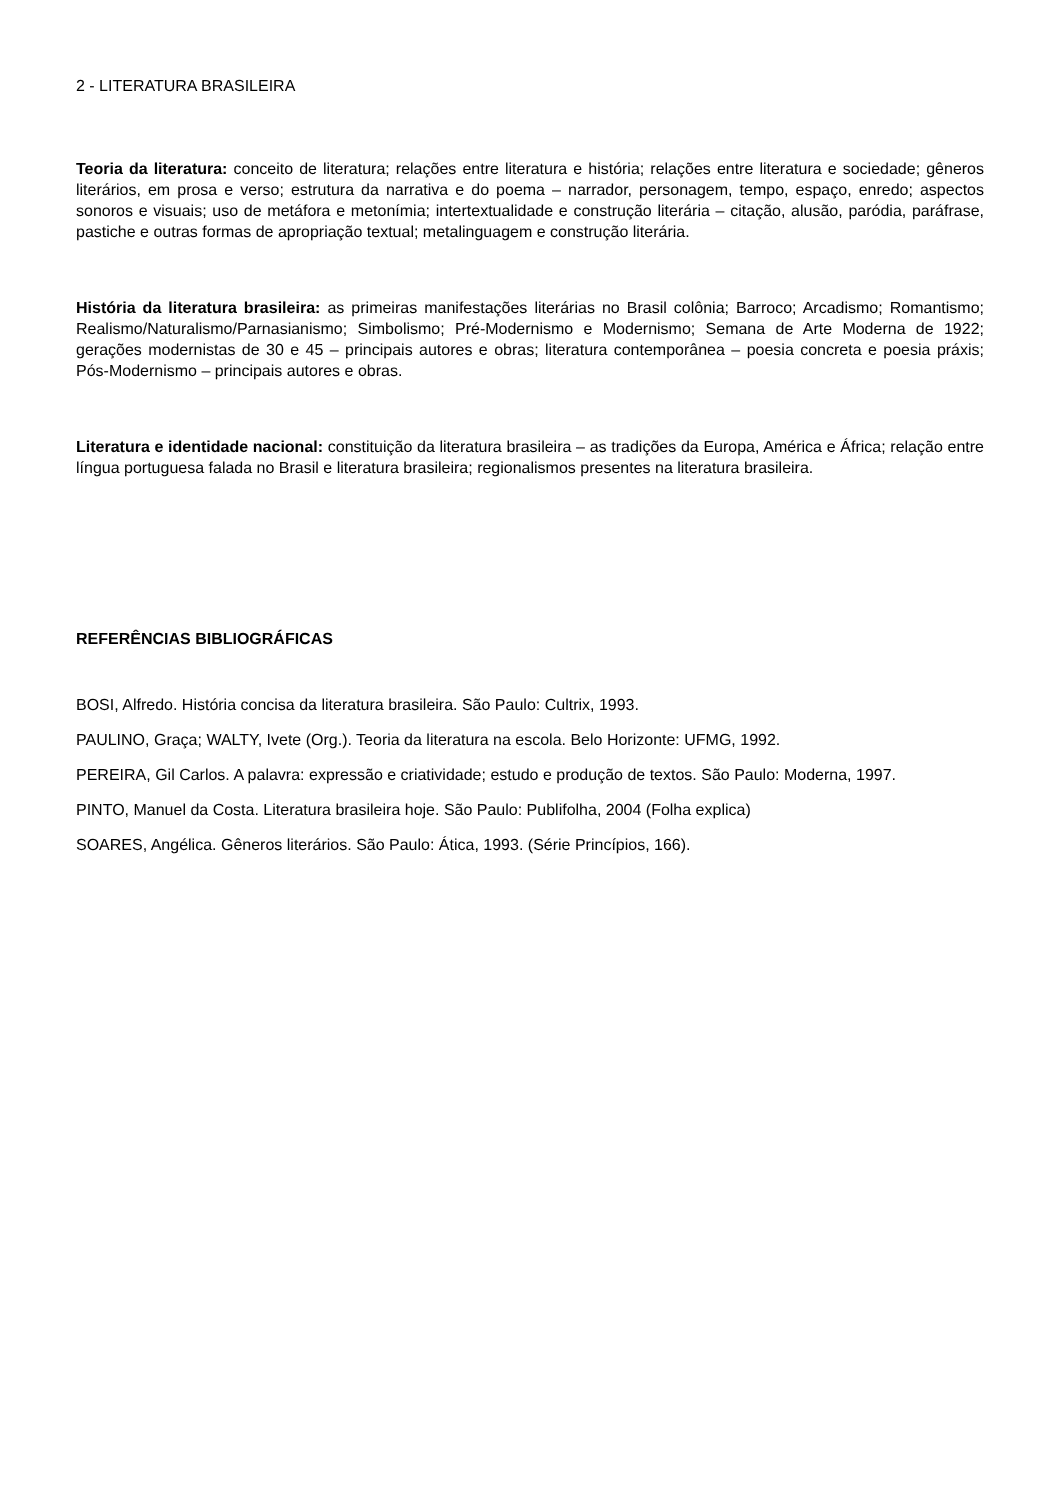2 - LITERATURA BRASILEIRA
Teoria da literatura: conceito de literatura; relações entre literatura e história; relações entre literatura e sociedade; gêneros literários, em prosa e verso; estrutura da narrativa e do poema – narrador, personagem, tempo, espaço, enredo; aspectos sonoros e visuais; uso de metáfora e metonímia; intertextualidade e construção literária – citação, alusão, paródia, paráfrase, pastiche e outras formas de apropriação textual; metalinguagem e construção literária.
História da literatura brasileira: as primeiras manifestações literárias no Brasil colônia; Barroco; Arcadismo; Romantismo; Realismo/Naturalismo/Parnasianismo; Simbolismo; Pré-Modernismo e Modernismo; Semana de Arte Moderna de 1922; gerações modernistas de 30 e 45 – principais autores e obras; literatura contemporânea – poesia concreta e poesia práxis; Pós-Modernismo – principais autores e obras.
Literatura e identidade nacional: constituição da literatura brasileira – as tradições da Europa, América e África; relação entre língua portuguesa falada no Brasil e literatura brasileira; regionalismos presentes na literatura brasileira.
REFERÊNCIAS BIBLIOGRÁFICAS
BOSI, Alfredo. História concisa da literatura brasileira. São Paulo: Cultrix, 1993.
PAULINO, Graça; WALTY, Ivete (Org.). Teoria da literatura na escola. Belo Horizonte: UFMG, 1992.
PEREIRA, Gil Carlos. A palavra: expressão e criatividade; estudo e produção de textos. São Paulo: Moderna, 1997.
PINTO, Manuel da Costa. Literatura brasileira hoje. São Paulo: Publifolha, 2004 (Folha explica)
SOARES, Angélica. Gêneros literários. São Paulo: Ática, 1993. (Série Princípios, 166).